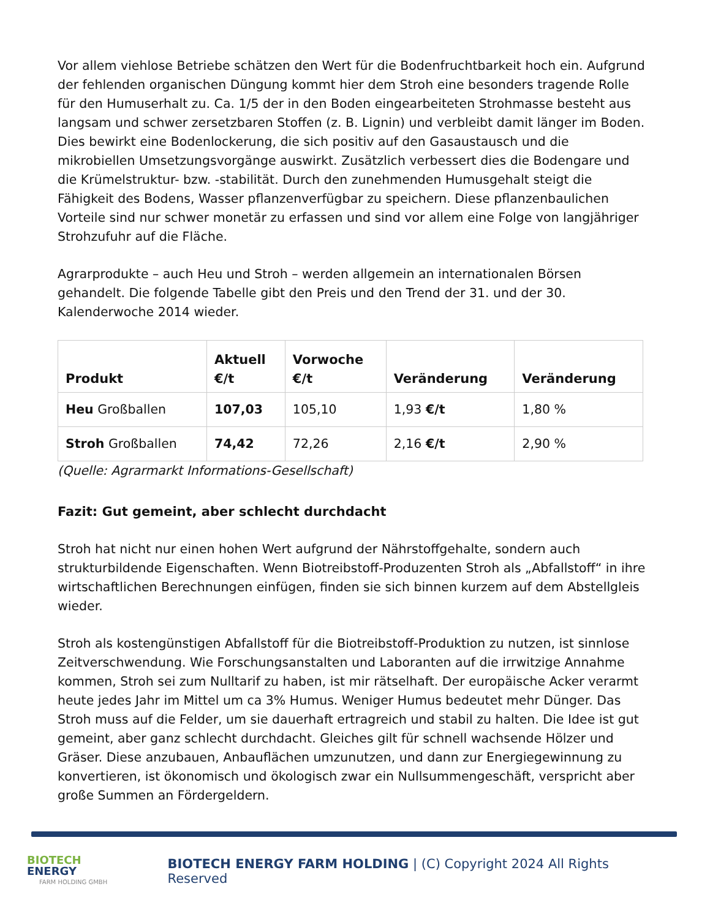Vor allem viehlose Betriebe schätzen den Wert für die Bodenfruchtbarkeit hoch ein. Aufgrund der fehlenden organischen Düngung kommt hier dem Stroh eine besonders tragende Rolle für den Humuserhalt zu. Ca. 1/5 der in den Boden eingearbeiteten Strohmasse besteht aus langsam und schwer zersetzbaren Stoffen (z. B. Lignin) und verbleibt damit länger im Boden. Dies bewirkt eine Bodenlockerung, die sich positiv auf den Gasaustausch und die mikrobiellen Umsetzungsvorgänge auswirkt. Zusätzlich verbessert dies die Bodengare und die Krümelstruktur- bzw. -stabilität. Durch den zunehmenden Humusgehalt steigt die Fähigkeit des Bodens, Wasser pflanzenverfügbar zu speichern. Diese pflanzenbaulichen Vorteile sind nur schwer monetär zu erfassen und sind vor allem eine Folge von langjähriger Strohzufuhr auf die Fläche.
Agrarprodukte – auch Heu und Stroh – werden allgemein an internationalen Börsen gehandelt. Die folgende Tabelle gibt den Preis und den Trend der 31. und der 30. Kalenderwoche 2014 wieder.
| Produkt | Aktuell €/t | Vorwoche €/t | Veränderung | Veränderung |
| --- | --- | --- | --- | --- |
| Heu Großballen | 107,03 | 105,10 | 1,93 €/t | 1,80 % |
| Stroh Großballen | 74,42 | 72,26 | 2,16 €/t | 2,90 % |
(Quelle: Agrarmarkt Informations-Gesellschaft)
Fazit: Gut gemeint, aber schlecht durchdacht
Stroh hat nicht nur einen hohen Wert aufgrund der Nährstoffgehalte, sondern auch strukturbildende Eigenschaften. Wenn Biotreibstoff-Produzenten Stroh als „Abfallstoff“ in ihre wirtschaftlichen Berechnungen einfügen, finden sie sich binnen kurzem auf dem Abstellgleis wieder.
Stroh als kostengünstigen Abfallstoff für die Biotreibstoff-Produktion zu nutzen, ist sinnlose Zeitverschwendung. Wie Forschungsanstalten und Laboranten auf die irrwitzige Annahme kommen, Stroh sei zum Nulltarif zu haben, ist mir rätselhaft. Der europäische Acker verarmt heute jedes Jahr im Mittel um ca 3% Humus. Weniger Humus bedeutet mehr Dünger. Das Stroh muss auf die Felder, um sie dauerhaft ertragreich und stabil zu halten. Die Idee ist gut gemeint, aber ganz schlecht durchdacht. Gleiches gilt für schnell wachsende Hölzer und Gräser. Diese anzubauen, Anbauflächen umzunutzen, und dann zur Energiegewinnung zu konvertieren, ist ökonomisch und ökologisch zwar ein Nullsummengeschäft, verspricht aber große Summen an Fördergeldern.
BIOTECH
ENERGY
FARM HOLDING GMBH
BIOTECH ENERGY FARM HOLDING | (C) Copyright 2024 All Rights Reserved